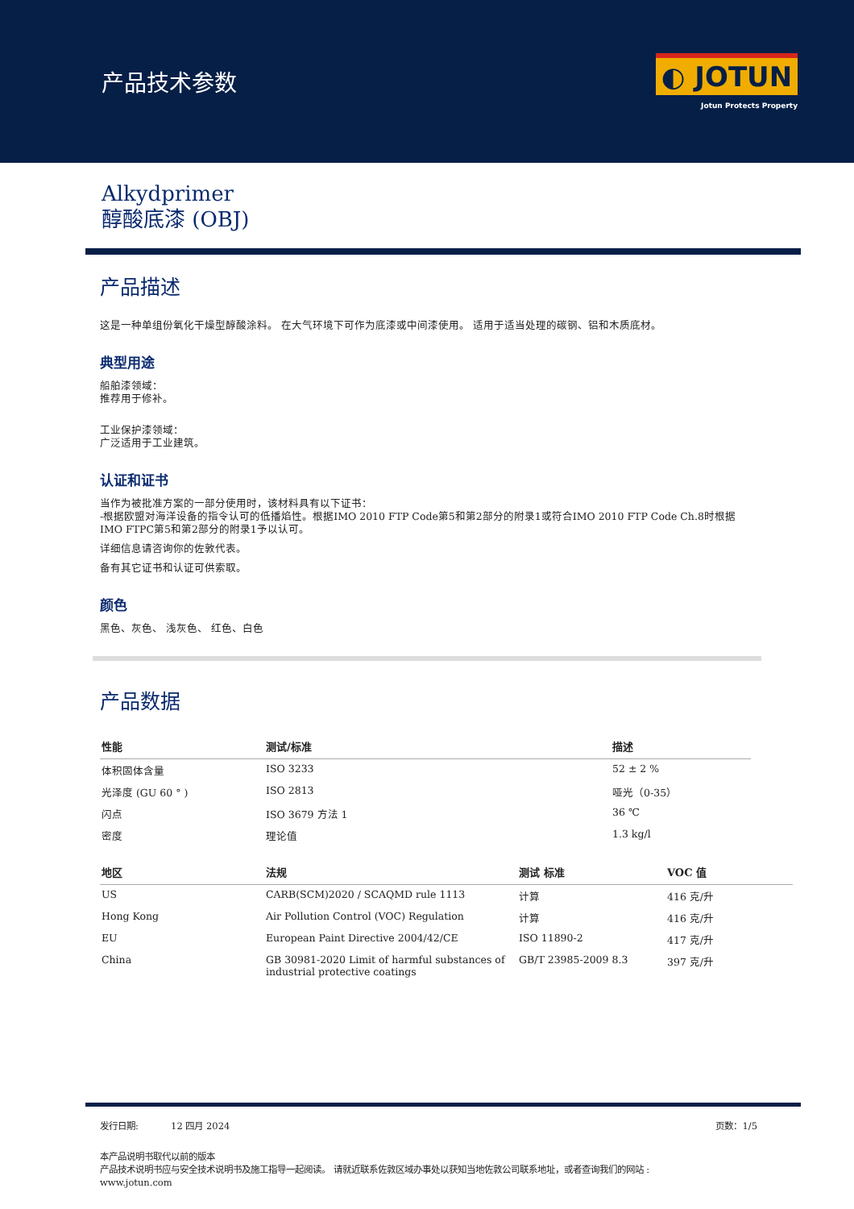产品技术参数
◐ JOTUN
Jotun Protects Property
Alkydprimer
醇酸底漆 (OBJ)
产品描述
这是一种单组份氧化干燥型醇酸涂料。 在大气环境下可作为底漆或中间漆使用。 适用于适当处理的碳钢、铝和木质底材。
典型用途
船舶漆领域：
推荐用于修补。
工业保护漆领域：
广泛适用于工业建筑。
认证和证书
当作为被批准方案的一部分使用时，该材料具有以下证书：
-根据欧盟对海洋设备的指令认可的低播焰性。根据IMO 2010 FTP Code第5和第2部分的附录1或符合IMO 2010 FTP Code Ch.8时根据IMO FTPC第5和第2部分的附录1予以认可。
详细信息请咨询你的佐敦代表。
备有其它证书和认证可供索取。
颜色
黑色、灰色、 浅灰色、 红色、白色
产品数据
| 性能 | 测试/标准 | 描述 |
| --- | --- | --- |
| 体积固体含量 | ISO 3233 | 52 ± 2 % |
| 光泽度 (GU 60 ° ) | ISO 2813 | 哑光（0-35） |
| 闪点 | ISO 3679 方法 1 | 36 ℃ |
| 密度 | 理论值 | 1.3 kg/l |
| 地区 | 法规 | 测试 标准 | VOC 值 |
| --- | --- | --- | --- |
| US | CARB(SCM)2020 / SCAQMD rule 1113 | 计算 | 416 克/升 |
| Hong Kong | Air Pollution Control (VOC) Regulation | 计算 | 416 克/升 |
| EU | European Paint Directive 2004/42/CE | ISO 11890-2 | 417 克/升 |
| China | GB 30981-2020 Limit of harmful substances of industrial protective coatings | GB/T 23985-2009 8.3 | 397 克/升 |
发行日期: 12 四月 2024 页数：1/5
本产品说明书取代以前的版本
产品技术说明书应与安全技术说明书及施工指导一起阅读。 请就近联系佐敦区域办事处以获知当地佐敦公司联系地址，或者查询我们的网站 :
www.jotun.com